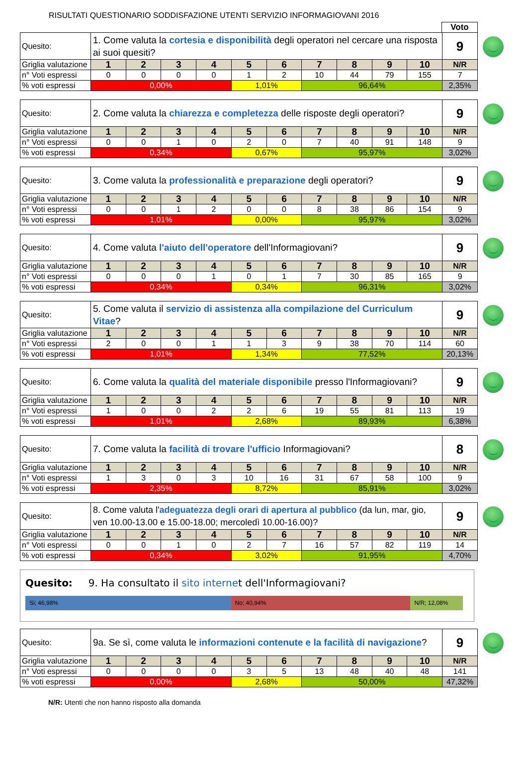RISULTATI QUESTIONARIO SODDISFAZIONE UTENTI SERVIZIO INFORMAGIOVANI 2016
Voto
| Quesito: | 1. Come valuta la cortesia e disponibilità degli operatori nel cercare una risposta ai suoi quesiti? | | | | | | | | | | 9 |
| Griglia valutazione | 1 | 2 | 3 | 4 | 5 | 6 | 7 | 8 | 9 | 10 | N/R |
| n° Voti espressi | 0 | 0 | 0 | 0 | 1 | 2 | 10 | 44 | 79 | 155 | 7 |
| % voti espressi | 0,00% | | | | 1,01% | | 96,64% | | | | 2,35% |
| Quesito: | 2. Come valuta la chiarezza e completezza delle risposte degli operatori? | | | | | | | | | | 9 |
| Griglia valutazione | 1 | 2 | 3 | 4 | 5 | 6 | 7 | 8 | 9 | 10 | N/R |
| n° Voti espressi | 0 | 0 | 1 | 0 | 2 | 0 | 7 | 40 | 91 | 148 | 9 |
| % voti espressi | 0,34% | | | | 0,67% | | 95,97% | | | | 3,02% |
| Quesito: | 3. Come valuta la professionalità e preparazione degli operatori? | | | | | | | | | | 9 |
| Griglia valutazione | 1 | 2 | 3 | 4 | 5 | 6 | 7 | 8 | 9 | 10 | N/R |
| n° Voti espressi | 0 | 0 | 1 | 2 | 0 | 0 | 8 | 38 | 86 | 154 | 9 |
| % voti espressi | 1,01% | | | | 0,00% | | 95,97% | | | | 3,02% |
| Quesito: | 4. Come valuta l'aiuto dell'operatore dell'Informagiovani? | | | | | | | | | | 9 |
| Griglia valutazione | 1 | 2 | 3 | 4 | 5 | 6 | 7 | 8 | 9 | 10 | N/R |
| n° Voti espressi | 0 | 0 | 0 | 1 | 0 | 1 | 7 | 30 | 85 | 165 | 9 |
| % voti espressi | 0,34% | | | | 0,34% | | 96,31% | | | | 3,02% |
| Quesito: | 5. Come valuta il servizio di assistenza alla compilazione del Curriculum Vitae ? | | | | | | | | | | 9 |
| Griglia valutazione | 1 | 2 | 3 | 4 | 5 | 6 | 7 | 8 | 9 | 10 | N/R |
| n° Voti espressi | 2 | 0 | 0 | 1 | 1 | 3 | 9 | 38 | 70 | 114 | 60 |
| % voti espressi | 1,01% | | | | 1,34% | | 77,52% | | | | 20,13% |
| Quesito: | 6. Come valuta la qualità del materiale disponibile presso l'Informagiovani? | | | | | | | | | | 9 |
| Griglia valutazione | 1 | 2 | 3 | 4 | 5 | 6 | 7 | 8 | 9 | 10 | N/R |
| n° Voti espressi | 1 | 0 | 0 | 2 | 2 | 6 | 19 | 55 | 81 | 113 | 19 |
| % voti espressi | 1,01% | | | | 2,68% | | 89,93% | | | | 6,38% |
| Quesito: | 7. Come valuta la facilità di trovare l'ufficio Informagiovani? | | | | | | | | | | 8 |
| Griglia valutazione | 1 | 2 | 3 | 4 | 5 | 6 | 7 | 8 | 9 | 10 | N/R |
| n° Voti espressi | 1 | 3 | 0 | 3 | 10 | 16 | 31 | 67 | 58 | 100 | 9 |
| % voti espressi | 2,35% | | | | 8,72% | | 85,91% | | | | 3,02% |
| Quesito: | 8. Come valuta l' adeguatezza degli orari di apertura al pubblico (da lun, mar, gio, ven 10.00-13.00 e 15.00-18.00; mercoledì 10.00-16.00)? | | | | | | | | | | 9 |
| Griglia valutazione | 1 | 2 | 3 | 4 | 5 | 6 | 7 | 8 | 9 | 10 | N/R |
| n° Voti espressi | 0 | 0 | 1 | 0 | 2 | 7 | 16 | 57 | 82 | 119 | 14 |
| % voti espressi | 0,34% | | | | 3,02% | | 91,95% | | | | 4,70% |
Quesito: 9. Ha consultato il sito internet dell'Informagiovani?
Si; 46,98% No; 40,94% N/R; 12,08%
| Quesito: | 9a. Se sì, come valuta le informazioni contenute e la facilità di navigazione ? | | | | | | | | | | 9 |
| Griglia valutazione | 1 | 2 | 3 | 4 | 5 | 6 | 7 | 8 | 9 | 10 | N/R |
| n° Voti espressi | 0 | 0 | 0 | 0 | 3 | 5 | 13 | 48 | 40 | 48 | 141 |
| % voti espressi | 0,00% | | | | 2,68% | | 50,00% | | | | 47,32% |
N/R: Utenti che non hanno risposto alla domanda